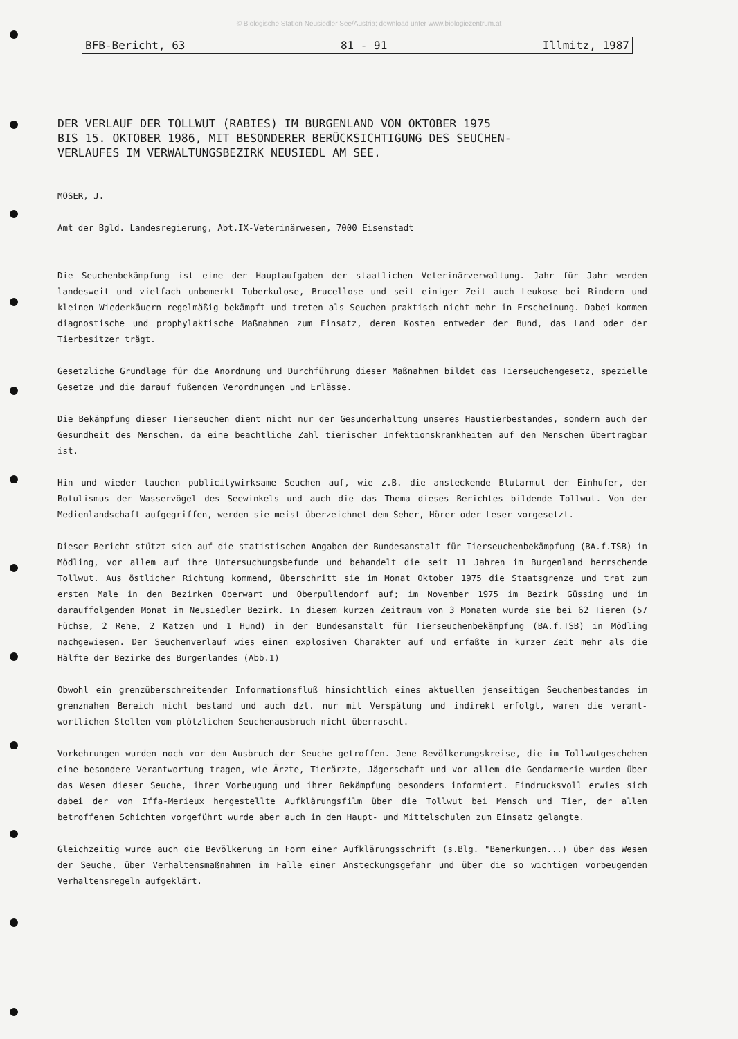© Biologische Station Neusiedler See/Austria; download unter www.biologiezentrum.at
BFB-Bericht, 63 81 - 91 Illmitz, 1987
DER VERLAUF DER TOLLWUT (RABIES) IM BURGENLAND VON OKTOBER 1975
BIS 15. OKTOBER 1986, MIT BESONDERER BERÜCKSICHTIGUNG DES SEUCHEN-
VERLAUFES IM VERWALTUNGSBEZIRK NEUSIEDL AM SEE.
MOSER, J.
Amt der Bgld. Landesregierung, Abt.IX-Veterinärwesen, 7000 Eisenstadt
Die Seuchenbekämpfung ist eine der Hauptaufgaben der staatlichen Veterinärverwaltung. Jahr für Jahr werden landesweit und vielfach unbemerkt Tuberkulose, Brucellose und seit einiger Zeit auch Leukose bei Rindern und kleinen Wiederkäuern regelmäßig bekämpft und treten als Seuchen praktisch nicht mehr in Erscheinung. Dabei kommen diagnostische und prophylaktische Maßnahmen zum Einsatz, deren Kosten entweder der Bund, das Land oder der Tierbesitzer trägt.
Gesetzliche Grundlage für die Anordnung und Durchführung dieser Maßnahmen bildet das Tierseuchengesetz, spezielle Gesetze und die darauf fußenden Verordnungen und Erlässe.
Die Bekämpfung dieser Tierseuchen dient nicht nur der Gesunderhaltung unseres Haustierbestandes, sondern auch der Gesundheit des Menschen, da eine beachtliche Zahl tierischer Infektionskrankheiten auf den Menschen übertragbar ist.
Hin und wieder tauchen publicitywirksame Seuchen auf, wie z.B. die ansteckende Blutarmut der Einhufer, der Botulismus der Wasservögel des Seewinkels und auch die das Thema dieses Berichtes bildende Tollwut. Von der Medienlandschaft aufgegriffen, werden sie meist überzeichnet dem Seher, Hörer oder Leser vorgesetzt.
Dieser Bericht stützt sich auf die statistischen Angaben der Bundesanstalt für Tierseuchenbekämpfung (BA.f.TSB) in Mödling, vor allem auf ihre Untersuchungsbefunde und behandelt die seit 11 Jahren im Burgenland herrschende Tollwut. Aus östlicher Richtung kommend, überschritt sie im Monat Oktober 1975 die Staatsgrenze und trat zum ersten Male in den Bezirken Oberwart und Oberpullendorf auf; im November 1975 im Bezirk Güssing und im darauffolgenden Monat im Neusiedler Bezirk. In diesem kurzen Zeitraum von 3 Monaten wurde sie bei 62 Tieren (57 Füchse, 2 Rehe, 2 Katzen und 1 Hund) in der Bundesanstalt für Tierseuchenbekämpfung (BA.f.TSB) in Mödling nachgewiesen. Der Seuchenverlauf wies einen explosiven Charakter auf und erfaßte in kurzer Zeit mehr als die Hälfte der Bezirke des Burgenlandes (Abb.1)
Obwohl ein grenzüberschreitender Informationsfluß hinsichtlich eines aktuellen jenseitigen Seuchenbestandes im grenznahen Bereich nicht bestand und auch dzt. nur mit Verspätung und indirekt erfolgt, waren die verant-wortlichen Stellen vom plötzlichen Seuchenausbruch nicht überrascht.
Vorkehrungen wurden noch vor dem Ausbruch der Seuche getroffen. Jene Bevölkerungskreise, die im Tollwutgeschehen eine besondere Verantwortung tragen, wie Ärzte, Tierärzte, Jägerschaft und vor allem die Gendarmerie wurden über das Wesen dieser Seuche, ihrer Vorbeugung und ihrer Bekämpfung besonders informiert. Eindrucksvoll erwies sich dabei der von Iffa-Merieux hergestellte Aufklärungsfilm über die Tollwut bei Mensch und Tier, der allen betroffenen Schichten vorgeführt wurde aber auch in den Haupt- und Mittelschulen zum Einsatz gelangte.
Gleichzeitig wurde auch die Bevölkerung in Form einer Aufklärungsschrift (s.Blg. "Bemerkungen...) über das Wesen der Seuche, über Verhaltensmaßnahmen im Falle einer Ansteckungsgefahr und über die so wichtigen vorbeugenden Verhaltensregeln aufgeklärt.